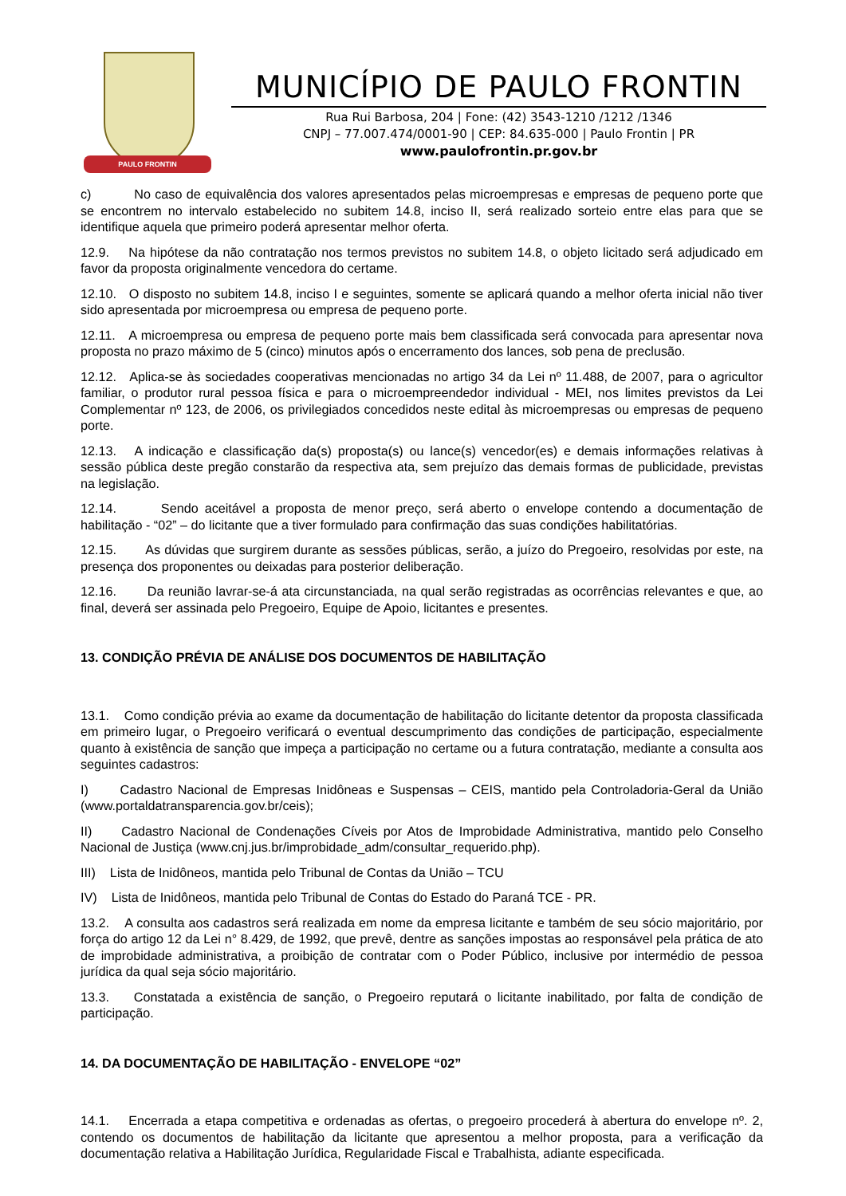PAULO FRONTIN
MUNICÍPIO DE PAULO FRONTIN
Rua Rui Barbosa, 204 | Fone: (42) 3543-1210 /1212 /1346
CNPJ – 77.007.474/0001-90 | CEP: 84.635-000 | Paulo Frontin | PR
www.paulofrontin.pr.gov.br
c) No caso de equivalência dos valores apresentados pelas microempresas e empresas de pequeno porte que se encontrem no intervalo estabelecido no subitem 14.8, inciso II, será realizado sorteio entre elas para que se identifique aquela que primeiro poderá apresentar melhor oferta.
12.9. Na hipótese da não contratação nos termos previstos no subitem 14.8, o objeto licitado será adjudicado em favor da proposta originalmente vencedora do certame.
12.10. O disposto no subitem 14.8, inciso I e seguintes, somente se aplicará quando a melhor oferta inicial não tiver sido apresentada por microempresa ou empresa de pequeno porte.
12.11. A microempresa ou empresa de pequeno porte mais bem classificada será convocada para apresentar nova proposta no prazo máximo de 5 (cinco) minutos após o encerramento dos lances, sob pena de preclusão.
12.12. Aplica-se às sociedades cooperativas mencionadas no artigo 34 da Lei nº 11.488, de 2007, para o agricultor familiar, o produtor rural pessoa física e para o microempreendedor individual - MEI, nos limites previstos da Lei Complementar nº 123, de 2006, os privilegiados concedidos neste edital às microempresas ou empresas de pequeno porte.
12.13. A indicação e classificação da(s) proposta(s) ou lance(s) vencedor(es) e demais informações relativas à sessão pública deste pregão constarão da respectiva ata, sem prejuízo das demais formas de publicidade, previstas na legislação.
12.14. Sendo aceitável a proposta de menor preço, será aberto o envelope contendo a documentação de habilitação - “02” – do licitante que a tiver formulado para confirmação das suas condições habilitatórias.
12.15. As dúvidas que surgirem durante as sessões públicas, serão, a juízo do Pregoeiro, resolvidas por este, na presença dos proponentes ou deixadas para posterior deliberação.
12.16. Da reunião lavrar-se-á ata circunstanciada, na qual serão registradas as ocorrências relevantes e que, ao final, deverá ser assinada pelo Pregoeiro, Equipe de Apoio, licitantes e presentes.
13. CONDIÇÃO PRÉVIA DE ANÁLISE DOS DOCUMENTOS DE HABILITAÇÃO
13.1. Como condição prévia ao exame da documentação de habilitação do licitante detentor da proposta classificada em primeiro lugar, o Pregoeiro verificará o eventual descumprimento das condições de participação, especialmente quanto à existência de sanção que impeça a participação no certame ou a futura contratação, mediante a consulta aos seguintes cadastros:
I) Cadastro Nacional de Empresas Inidôneas e Suspensas – CEIS, mantido pela Controladoria-Geral da União (www.portaldatransparencia.gov.br/ceis);
II) Cadastro Nacional de Condenações Cíveis por Atos de Improbidade Administrativa, mantido pelo Conselho Nacional de Justiça (www.cnj.jus.br/improbidade_adm/consultar_requerido.php).
III) Lista de Inidôneos, mantida pelo Tribunal de Contas da União – TCU
IV) Lista de Inidôneos, mantida pelo Tribunal de Contas do Estado do Paraná TCE - PR.
13.2. A consulta aos cadastros será realizada em nome da empresa licitante e também de seu sócio majoritário, por força do artigo 12 da Lei n° 8.429, de 1992, que prevê, dentre as sanções impostas ao responsável pela prática de ato de improbidade administrativa, a proibição de contratar com o Poder Público, inclusive por intermédio de pessoa jurídica da qual seja sócio majoritário.
13.3. Constatada a existência de sanção, o Pregoeiro reputará o licitante inabilitado, por falta de condição de participação.
14. DA DOCUMENTAÇÃO DE HABILITAÇÃO - ENVELOPE “02”
14.1. Encerrada a etapa competitiva e ordenadas as ofertas, o pregoeiro procederá à abertura do envelope nº. 2, contendo os documentos de habilitação da licitante que apresentou a melhor proposta, para a verificação da documentação relativa a Habilitação Jurídica, Regularidade Fiscal e Trabalhista, adiante especificada.